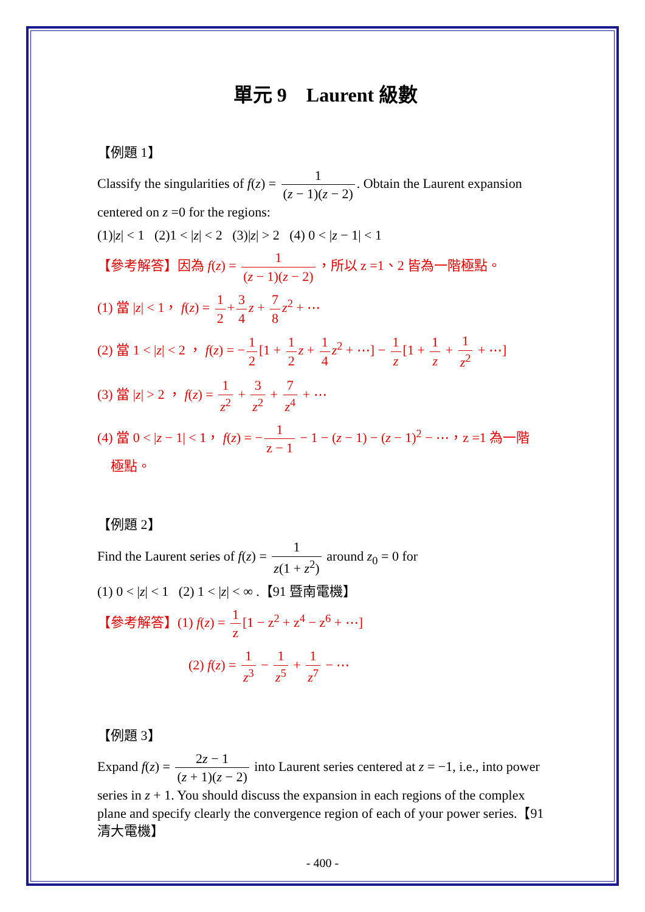單元 9　Laurent 級數
【例題 1】
Classify the singularities of f(z) = 1 (z − 1)(z − 2). Obtain the Laurent expansion centered on z =0 for the regions:
(1)|z| < 1 (2)1 < |z| < 2 (3)|z| > 2 (4) 0 < |z − 1| < 1
【參考解答】因為 f(z) = 1 (z − 1)(z − 2) ，所以 z =1、2 皆為一階極點。
(1) 當 |z| < 1， f(z) = 1 2 + 3 4 z + 7 8 z<sup>2</sup> + ⋯
(2) 當 1 < |z| < 2 ， f(z) = − 1 2 [1 + 1 2 z + 1 4 z<sup>2</sup> + ⋯] − 1 z [1 + 1 z + 1 z<sup>2</sup> + ⋯]
(3) 當 |z| > 2 ， f(z) = 1 z<sup>2</sup> + 3 z<sup>2</sup> + 7 z<sup>4</sup> + ⋯
(4) 當 0 < |z − 1| < 1， f(z) = − 1 z − 1 − 1 − (z − 1) − (z − 1)<sup>2</sup> − ⋯，z =1 為一階
極點。
【例題 2】
Find the Laurent series of f(z) = 1 z(1 + z<sup>2</sup>) around z<sub>0</sub> = 0 for
(1) 0 < |z| < 1 (2) 1 < |z| < ∞ .【91 暨南電機】
【參考解答】(1) f(z) = 1 z [1 − z<sup>2</sup> + z<sup>4</sup> − z<sup>6</sup> + ⋯]
(2) f(z) = 1 z<sup>3</sup> − 1 z<sup>5</sup> + 1 z<sup>7</sup> − ⋯
【例題 3】
Expand f(z) = 2z − 1 (z + 1)(z − 2) into Laurent series centered at z = −1, i.e., into power series in z + 1. You should discuss the expansion in each regions of the complex plane and specify clearly the convergence region of each of your power series.【91 清大電機】
- 400 -